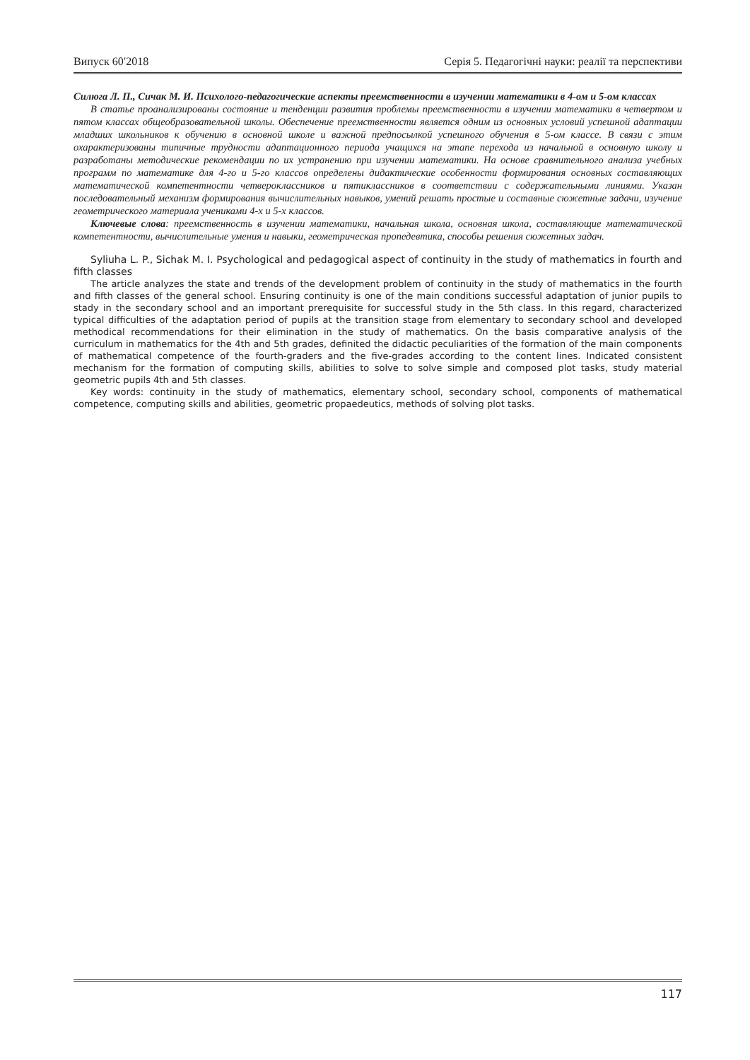Випуск 60′2018 Серія 5. Педагогічні науки: реалії та перспективи
Силюга Л. П., Сичак М. И. Психолого-педагогические аспекты преемственности в изучении математики в 4-ом и 5-ом классах
В статье проанализированы состояние и тенденции развития проблемы преемственности в изучении математики в четвертом и пятом классах общеобразовательной школы. Обеспечение преемственности является одним из основных условий успешной адаптации младших школьников к обучению в основной школе и важной предпосылкой успешного обучения в 5-ом классе. В связи с этим охарактеризованы типичные трудности адаптационного периода учащихся на этапе перехода из начальной в основную школу и разработаны методические рекомендации по их устранению при изучении математики. На основе сравнительного анализа учебных программ по математике для 4-го и 5-го классов определены дидактические особенности формирования основных составляющих математической компетентности четвероклассников и пятиклассников в соответствии с содержательными линиями. Указан последовательный механизм формирования вычислительных навыков, умений решать простые и составные сюжетные задачи, изучение геометрического материала учениками 4-х и 5-х классов.
Ключевые слова: преемственность в изучении математики, начальная школа, основная школа, составляющие математической компетентности, вычислительные умения и навыки, геометрическая пропедевтика, способы решения сюжетных задач.
Syliuha L. P., Sichak M. I. Psychological and pedagogical aspect of continuity in the study of mathematics in fourth and fifth classes
The article analyzes the state and trends of the development problem of continuity in the study of mathematics in the fourth and fifth classes of the general school. Ensuring continuity is one of the main conditions successful adaptation of junior pupils to stady in the secondary school and an important prerequisite for successful study in the 5th class. In this regard, characterized typical difficulties of the adaptation period of pupils at the transition stage from elementary to secondary school and developed methodical recommendations for their elimination in the study of mathematics. On the basis comparative analysis of the curriculum in mathematics for the 4th and 5th grades, definited the didactic peculiarities of the formation of the main components of mathematical competence of the fourth-graders and the five-grades according to the content lines. Indicated consistent mechanism for the formation of computing skills, abilities to solve to solve simple and composed plot tasks, study material geometric pupils 4th and 5th classes.
Key words: continuity in the study of mathematics, elementary school, secondary school, components of mathematical competence, computing skills and abilities, geometric propaedeutics, methods of solving plot tasks.
117